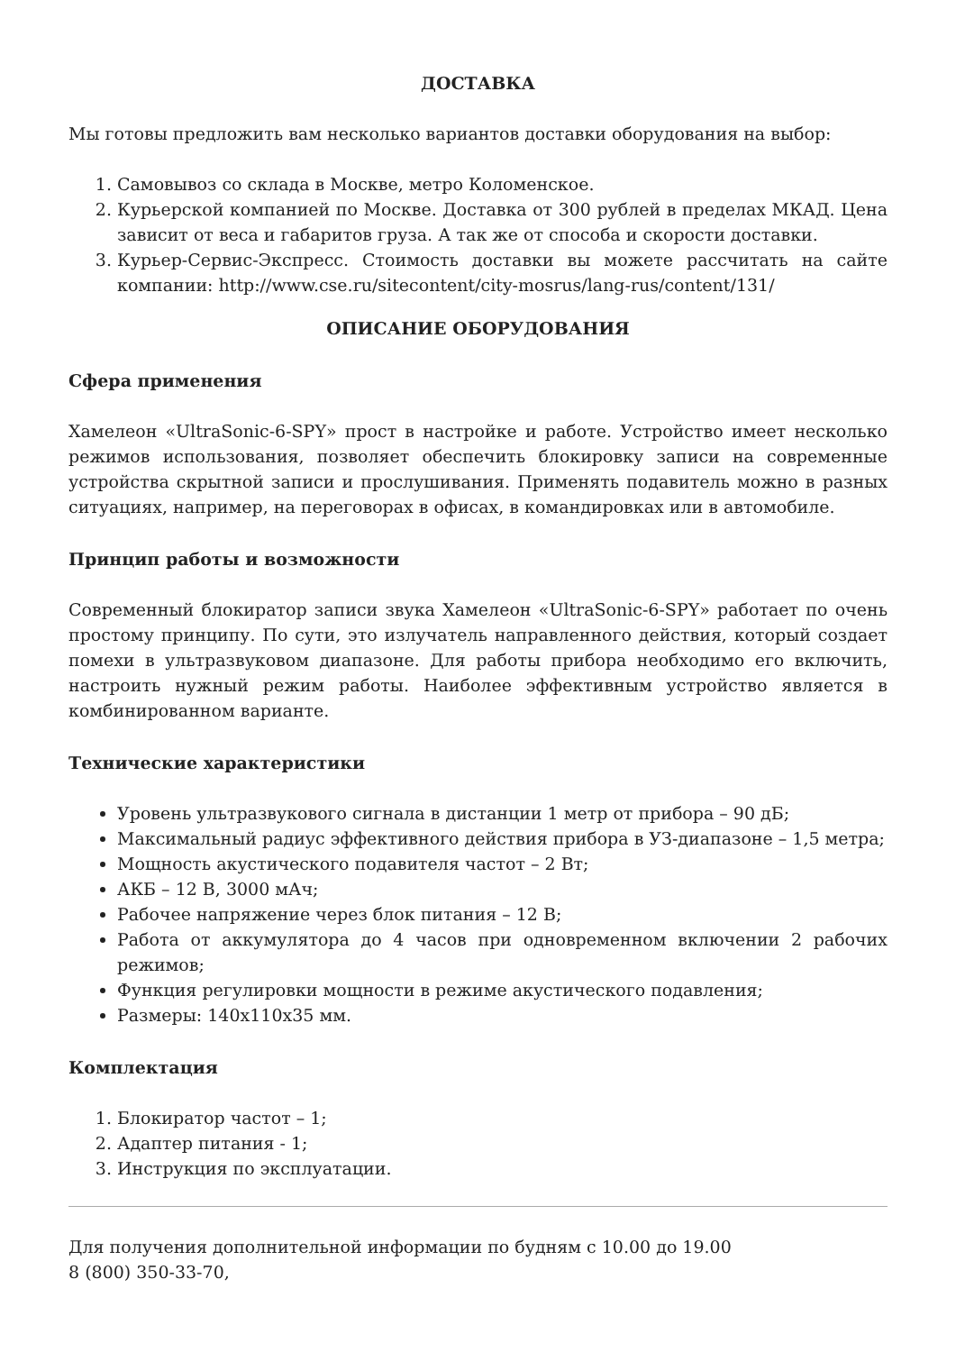ДОСТАВКА
Мы готовы предложить вам несколько вариантов доставки оборудования на выбор:
1. Самовывоз со склада в Москве, метро Коломенское.
2. Курьерской компанией по Москве. Доставка от 300 рублей в пределах МКАД. Цена зависит от веса и габаритов груза. А так же от способа и скорости доставки.
3. Курьер-Сервис-Экспресс. Стоимость доставки вы можете рассчитать на сайте компании: http://www.cse.ru/sitecontent/city-mosrus/lang-rus/content/131/
ОПИСАНИЕ ОБОРУДОВАНИЯ
Сфера применения
Хамелеон «UltraSonic-6-SPY» прост в настройке и работе. Устройство имеет несколько режимов использования, позволяет обеспечить блокировку записи на современные устройства скрытной записи и прослушивания. Применять подавитель можно в разных ситуациях, например, на переговорах в офисах, в командировках или в автомобиле.
Принцип работы и возможности
Современный блокиратор записи звука Хамелеон «UltraSonic-6-SPY» работает по очень простому принципу. По сути, это излучатель направленного действия, который создает помехи в ультразвуковом диапазоне. Для работы прибора необходимо его включить, настроить нужный режим работы. Наиболее эффективным устройство является в комбинированном варианте.
Технические характеристики
Уровень ультразвукового сигнала в дистанции 1 метр от прибора – 90 дБ;
Максимальный радиус эффективного действия прибора в УЗ-диапазоне – 1,5 метра;
Мощность акустического подавителя частот – 2 Вт;
АКБ – 12 В, 3000 мАч;
Рабочее напряжение через блок питания – 12 В;
Работа от аккумулятора до 4 часов при одновременном включении 2 рабочих режимов;
Функция регулировки мощности в режиме акустического подавления;
Размеры: 140х110х35 мм.
Комплектация
1. Блокиратор частот – 1;
2. Адаптер питания - 1;
3. Инструкция по эксплуатации.
Для получения дополнительной информации по будням с 10.00 до 19.00
8 (800) 350-33-70,